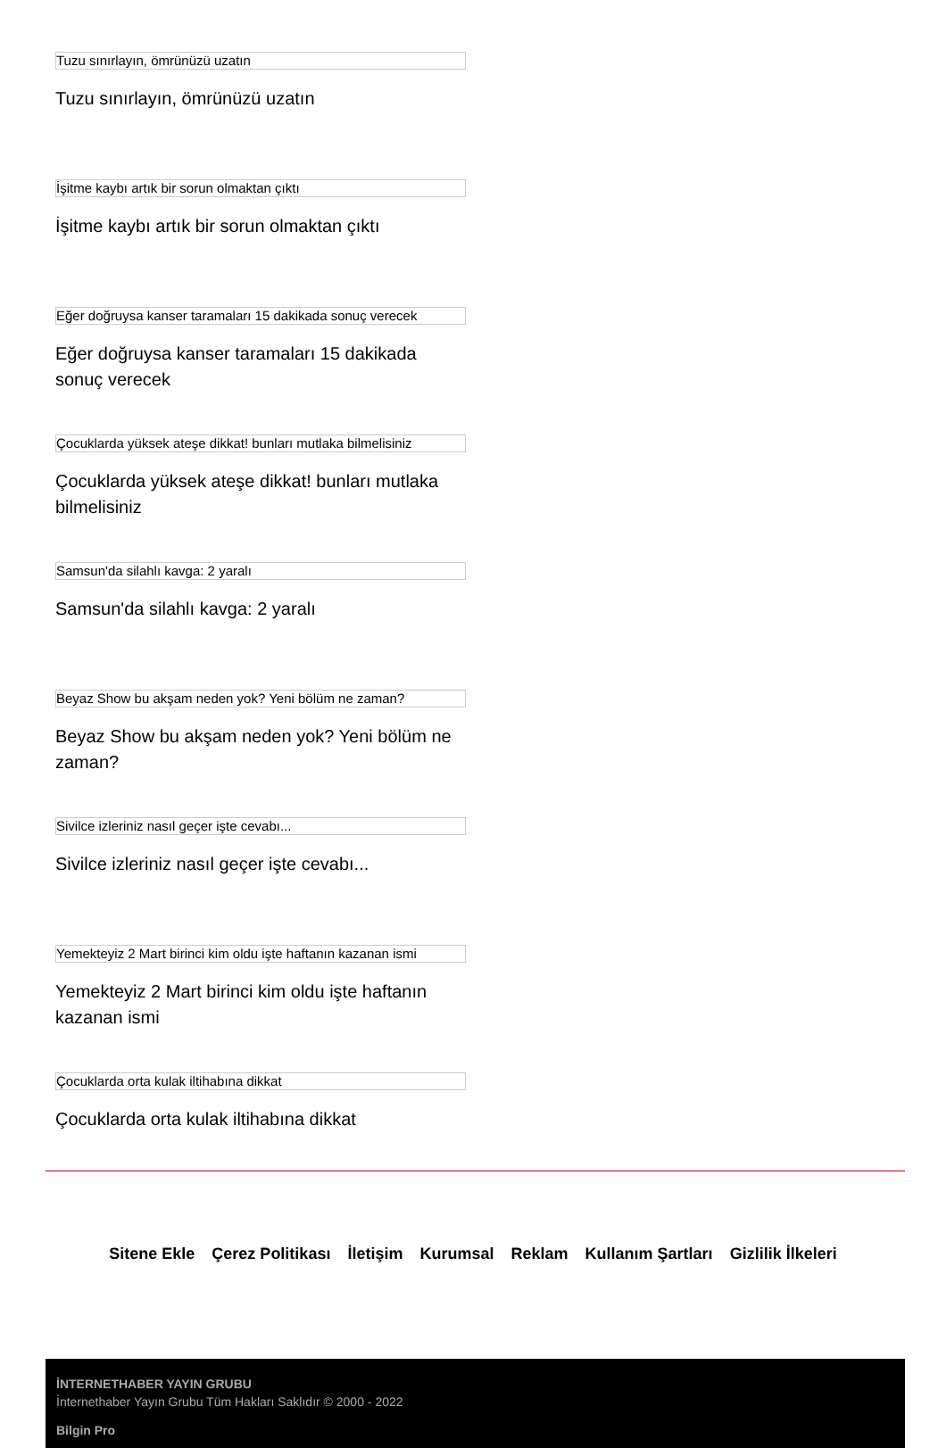Tuzu sınırlayın, ömrünüzü uzatın
Tuzu sınırlayın, ömrünüzü uzatın
İşitme kaybı artık bir sorun olmaktan çıktı
İşitme kaybı artık bir sorun olmaktan çıktı
Eğer doğruysa kanser taramaları 15 dakikada sonuç verecek
Eğer doğruysa kanser taramaları 15 dakikada sonuç verecek
Çocuklarda yüksek ateşe dikkat! bunları mutlaka bilmelisiniz
Çocuklarda yüksek ateşe dikkat! bunları mutlaka bilmelisiniz
Samsun'da silahlı kavga: 2 yaralı
Samsun'da silahlı kavga: 2 yaralı
Beyaz Show bu akşam neden yok? Yeni bölüm ne zaman?
Beyaz Show bu akşam neden yok? Yeni bölüm ne zaman?
Sivilce izleriniz nasıl geçer işte cevabı...
Sivilce izleriniz nasıl geçer işte cevabı...
Yemekteyiz 2 Mart birinci kim oldu işte haftanın kazanan ismi
Yemekteyiz 2 Mart birinci kim oldu işte haftanın kazanan ismi
Çocuklarda orta kulak iltihabına dikkat
Çocuklarda orta kulak iltihabına dikkat
Sitene Ekle Çerez Politikası İletişim Kurumsal Reklam Kullanım Şartları Gizlilik İlkeleri
İNTERNETHABER YAYIN GRUBU
İnternethaber Yayın Grubu Tüm Hakları Saklıdır © 2000 - 2022
Bilgin Pro